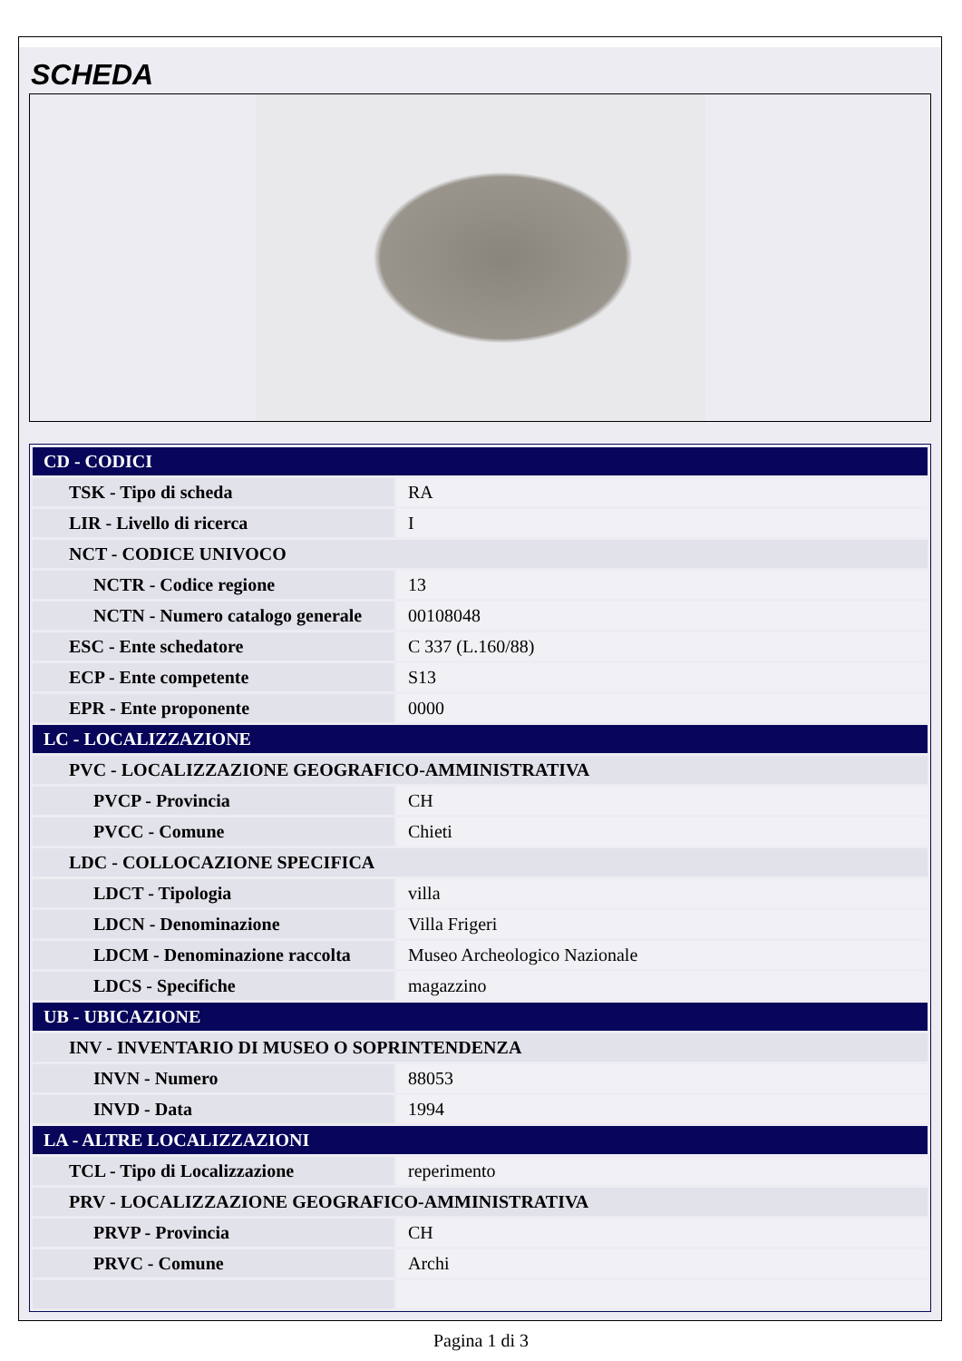SCHEDA
| CD - CODICI | |
| TSK - Tipo di scheda | RA |
| LIR - Livello di ricerca | I |
| NCT - CODICE UNIVOCO | |
| NCTR - Codice regione | 13 |
| NCTN - Numero catalogo generale | 00108048 |
| ESC - Ente schedatore | C 337 (L.160/88) |
| ECP - Ente competente | S13 |
| EPR - Ente proponente | 0000 |
| LC - LOCALIZZAZIONE | |
| PVC - LOCALIZZAZIONE GEOGRAFICO-AMMINISTRATIVA | |
| PVCP - Provincia | CH |
| PVCC - Comune | Chieti |
| LDC - COLLOCAZIONE SPECIFICA | |
| LDCT - Tipologia | villa |
| LDCN - Denominazione | Villa Frigeri |
| LDCM - Denominazione raccolta | Museo Archeologico Nazionale |
| LDCS - Specifiche | magazzino |
| UB - UBICAZIONE | |
| INV - INVENTARIO DI MUSEO O SOPRINTENDENZA | |
| INVN - Numero | 88053 |
| INVD - Data | 1994 |
| LA - ALTRE LOCALIZZAZIONI | |
| TCL - Tipo di Localizzazione | reperimento |
| PRV - LOCALIZZAZIONE GEOGRAFICO-AMMINISTRATIVA | |
| PRVP - Provincia | CH |
| PRVC - Comune | Archi |
Pagina 1 di 3